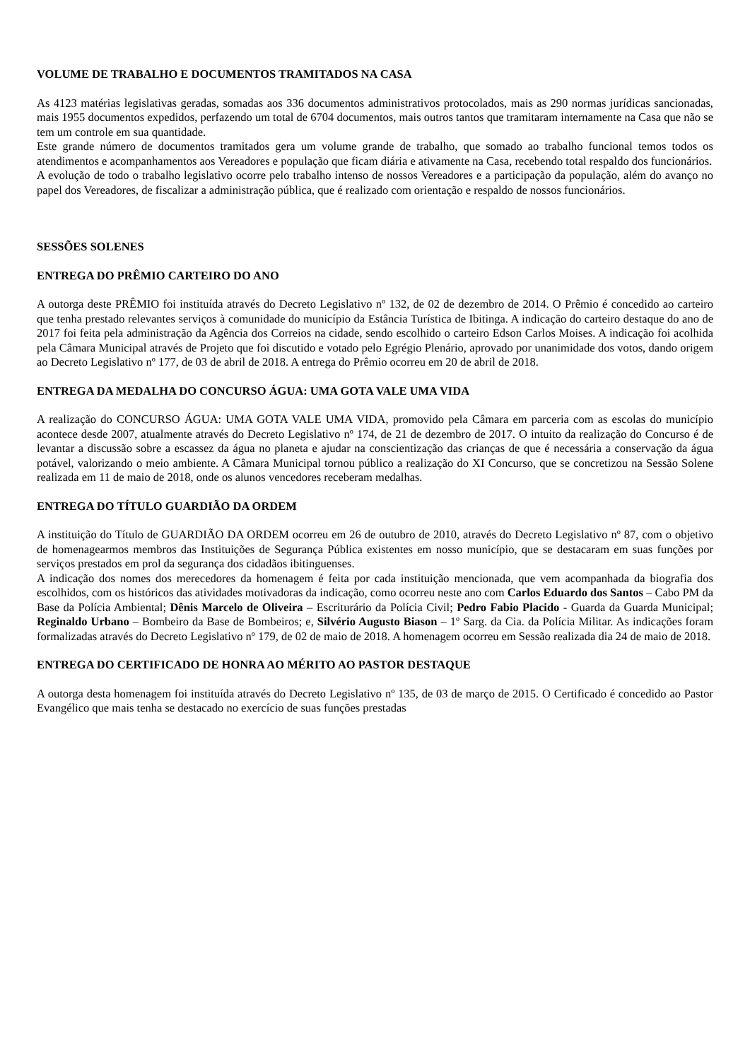VOLUME DE TRABALHO E DOCUMENTOS TRAMITADOS NA CASA
As 4123 matérias legislativas geradas, somadas aos 336 documentos administrativos protocolados, mais as 290 normas jurídicas sancionadas, mais 1955 documentos expedidos, perfazendo um total de 6704 documentos, mais outros tantos que tramitaram internamente na Casa que não se tem um controle em sua quantidade.
Este grande número de documentos tramitados gera um volume grande de trabalho, que somado ao trabalho funcional temos todos os atendimentos e acompanhamentos aos Vereadores e população que ficam diária e ativamente na Casa, recebendo total respaldo dos funcionários.
A evolução de todo o trabalho legislativo ocorre pelo trabalho intenso de nossos Vereadores e a participação da população, além do avanço no papel dos Vereadores, de fiscalizar a administração pública, que é realizado com orientação e respaldo de nossos funcionários.
SESSÕES SOLENES
ENTREGA DO PRÊMIO CARTEIRO DO ANO
A outorga deste PRÊMIO foi instituída através do Decreto Legislativo nº 132, de 02 de dezembro de 2014. O Prêmio é concedido ao carteiro que tenha prestado relevantes serviços à comunidade do município da Estância Turística de Ibitinga. A indicação do carteiro destaque do ano de 2017 foi feita pela administração da Agência dos Correios na cidade, sendo escolhido o carteiro Edson Carlos Moises. A indicação foi acolhida pela Câmara Municipal através de Projeto que foi discutido e votado pelo Egrégio Plenário, aprovado por unanimidade dos votos, dando origem ao Decreto Legislativo nº 177, de 03 de abril de 2018. A entrega do Prêmio ocorreu em 20 de abril de 2018.
ENTREGA DA MEDALHA DO CONCURSO ÁGUA: UMA GOTA VALE UMA VIDA
A realização do CONCURSO ÁGUA: UMA GOTA VALE UMA VIDA, promovido pela Câmara em parceria com as escolas do município acontece desde 2007, atualmente através do Decreto Legislativo nº 174, de 21 de dezembro de 2017. O intuito da realização do Concurso é de levantar a discussão sobre a escassez da água no planeta e ajudar na conscientização das crianças de que é necessária a conservação da água potável, valorizando o meio ambiente. A Câmara Municipal tornou público a realização do XI Concurso, que se concretizou na Sessão Solene realizada em 11 de maio de 2018, onde os alunos vencedores receberam medalhas.
ENTREGA DO TÍTULO GUARDIÃO DA ORDEM
A instituição do Título de GUARDIÃO DA ORDEM ocorreu em 26 de outubro de 2010, através do Decreto Legislativo nº 87, com o objetivo de homenagearmos membros das Instituições de Segurança Pública existentes em nosso município, que se destacaram em suas funções por serviços prestados em prol da segurança dos cidadãos ibitinguenses.
A indicação dos nomes dos merecedores da homenagem é feita por cada instituição mencionada, que vem acompanhada da biografia dos escolhidos, com os históricos das atividades motivadoras da indicação, como ocorreu neste ano com Carlos Eduardo dos Santos – Cabo PM da Base da Polícia Ambiental; Dênis Marcelo de Oliveira – Escriturário da Polícia Civil; Pedro Fabio Placido - Guarda da Guarda Municipal; Reginaldo Urbano – Bombeiro da Base de Bombeiros; e, Silvério Augusto Biason – 1º Sarg. da Cia. da Polícia Militar. As indicações foram formalizadas através do Decreto Legislativo nº 179, de 02 de maio de 2018. A homenagem ocorreu em Sessão realizada dia 24 de maio de 2018.
ENTREGA DO CERTIFICADO DE HONRA AO MÉRITO AO PASTOR DESTAQUE
A outorga desta homenagem foi instituída através do Decreto Legislativo nº 135, de 03 de março de 2015. O Certificado é concedido ao Pastor Evangélico que mais tenha se destacado no exercício de suas funções prestadas